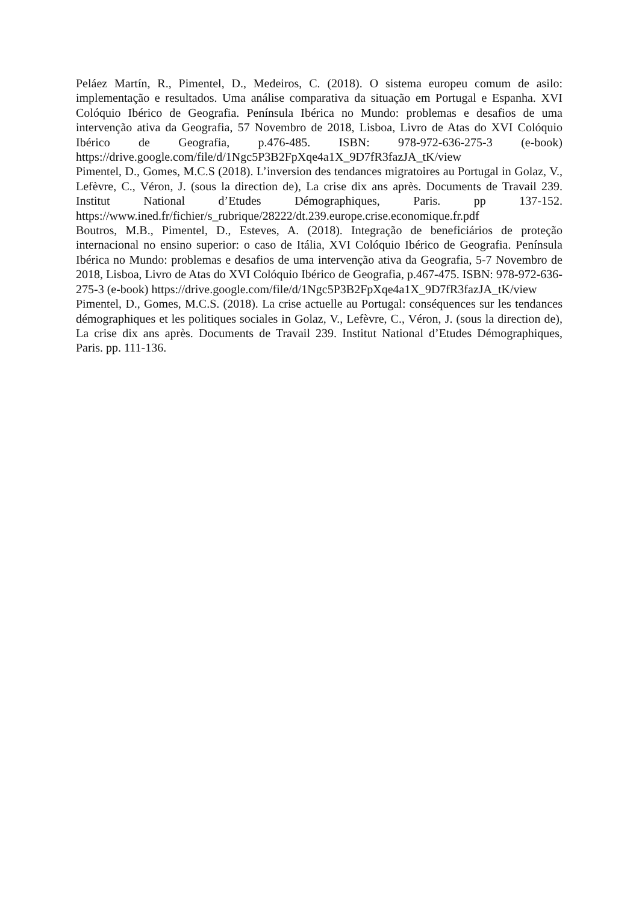Peláez Martín, R., Pimentel, D., Medeiros, C. (2018). O sistema europeu comum de asilo: implementação e resultados. Uma análise comparativa da situação em Portugal e Espanha. XVI Colóquio Ibérico de Geografia. Península Ibérica no Mundo: problemas e desafios de uma intervenção ativa da Geografia, 57 Novembro de 2018, Lisboa, Livro de Atas do XVI Colóquio Ibérico de Geografia, p.476-485. ISBN: 978-972-636-275-3 (e-book) https://drive.google.com/file/d/1Ngc5P3B2FpXqe4a1X_9D7fR3fazJA_tK/view
Pimentel, D., Gomes, M.C.S (2018). L’inversion des tendances migratoires au Portugal in Golaz, V., Lefèvre, C., Véron, J. (sous la direction de), La crise dix ans après. Documents de Travail 239. Institut National d’Etudes Démographiques, Paris. pp 137-152. https://www.ined.fr/fichier/s_rubrique/28222/dt.239.europe.crise.economique.fr.pdf
Boutros, M.B., Pimentel, D., Esteves, A. (2018). Integração de beneficiários de proteção internacional no ensino superior: o caso de Itália, XVI Colóquio Ibérico de Geografia. Península Ibérica no Mundo: problemas e desafios de uma intervenção ativa da Geografia, 5-7 Novembro de 2018, Lisboa, Livro de Atas do XVI Colóquio Ibérico de Geografia, p.467-475. ISBN: 978-972-636-275-3 (e-book) https://drive.google.com/file/d/1Ngc5P3B2FpXqe4a1X_9D7fR3fazJA_tK/view
Pimentel, D., Gomes, M.C.S. (2018). La crise actuelle au Portugal: conséquences sur les tendances démographiques et les politiques sociales in Golaz, V., Lefèvre, C., Véron, J. (sous la direction de), La crise dix ans après. Documents de Travail 239. Institut National d’Etudes Démographiques, Paris. pp. 111-136.